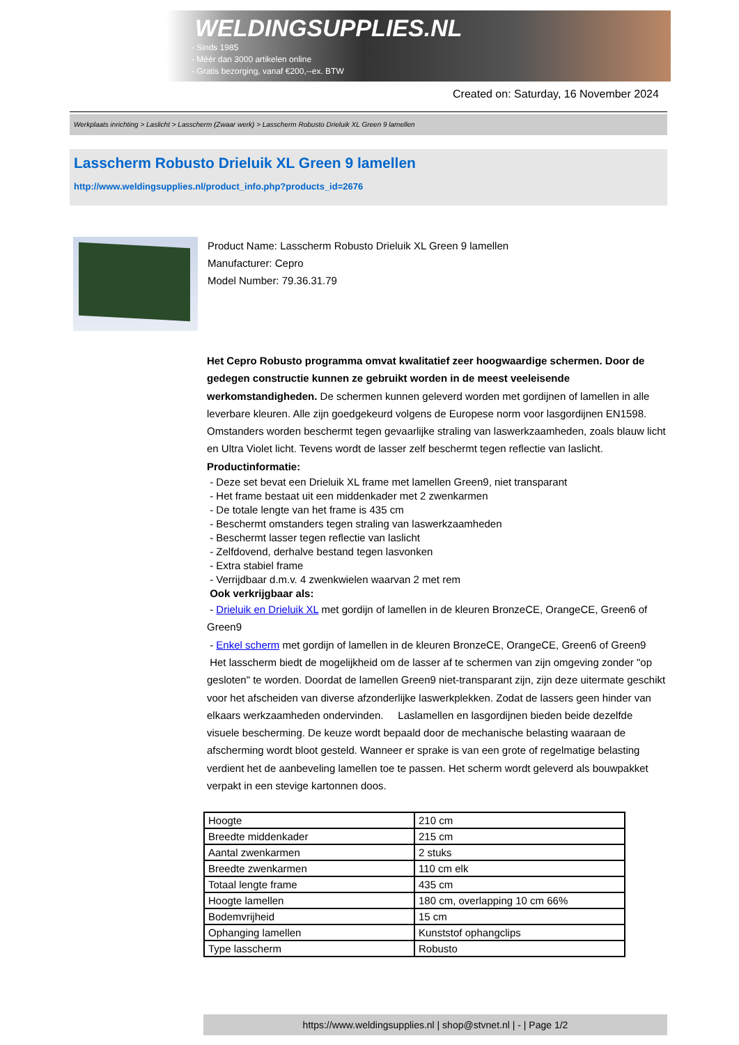WELDINGSUPPLIES.NL
- Sinds 1985
- Méér dan 3000 artikelen online
- Gratis bezorging, vanaf €200,--ex. BTW
Created on: Saturday, 16 November 2024
Werkplaats inrichting > Laslicht > Lasscherm (Zwaar werk) > Lasscherm Robusto Drieluik XL Green 9 lamellen
Lasscherm Robusto Drieluik XL Green 9 lamellen
http://www.weldingsupplies.nl/product_info.php?products_id=2676
Product Name: Lasscherm Robusto Drieluik XL Green 9 lamellen
Manufacturer: Cepro
Model Number: 79.36.31.79
Het Cepro Robusto programma omvat kwalitatief zeer hoogwaardige schermen. Door de gedegen constructie kunnen ze gebruikt worden in de meest veeleisende werkomstandigheden. De schermen kunnen geleverd worden met gordijnen of lamellen in alle leverbare kleuren. Alle zijn goedgekeurd volgens de Europese norm voor lasgordijnen EN1598. Omstanders worden beschermt tegen gevaarlijke straling van laswerkzaamheden, zoals blauw licht en Ultra Violet licht. Tevens wordt de lasser zelf beschermt tegen reflectie van laslicht. Productinformatie:
- Deze set bevat een Drieluik XL frame met lamellen Green9, niet transparant
- Het frame bestaat uit een middenkader met 2 zwenkarmen
- De totale lengte van het frame is 435 cm
- Beschermt omstanders tegen straling van laswerkzaamheden
- Beschermt lasser tegen reflectie van laslicht
- Zelfdovend, derhalve bestand tegen lasvonken
- Extra stabiel frame
- Verrijdbaar d.m.v. 4 zwenkwielen waarvan 2 met rem
Ook verkrijgbaar als:
- Drieluik en Drieluik XL met gordijn of lamellen in de kleuren BronzeCE, OrangeCE, Green6 of Green9
- Enkel scherm met gordijn of lamellen in de kleuren BronzeCE, OrangeCE, Green6 of Green9
Het lasscherm biedt de mogelijkheid om de lasser af te schermen van zijn omgeving zonder "op gesloten" te worden. Doordat de lamellen Green9 niet-transparant zijn, zijn deze uitermate geschikt voor het afscheiden van diverse afzonderlijke laswerkplekken. Zodat de lassers geen hinder van elkaars werkzaamheden ondervinden. Laslamellen en lasgordijnen bieden beide dezelfde visuele bescherming. De keuze wordt bepaald door de mechanische belasting waaraan de afscherming wordt bloot gesteld. Wanneer er sprake is van een grote of regelmatige belasting verdient het de aanbeveling lamellen toe te passen. Het scherm wordt geleverd als bouwpakket verpakt in een stevige kartonnen doos.
| Hoogte | 210 cm |
| Breedte middenkader | 215 cm |
| Aantal zwenkarmen | 2 stuks |
| Breedte zwenkarmen | 110 cm elk |
| Totaal lengte frame | 435 cm |
| Hoogte lamellen | 180 cm, overlapping 10 cm 66% |
| Bodemvrijheid | 15 cm |
| Ophanging lamellen | Kunststof ophangclips |
| Type lasscherm | Robusto |
https://www.weldingsupplies.nl | shop@stvnet.nl | - | Page 1/2